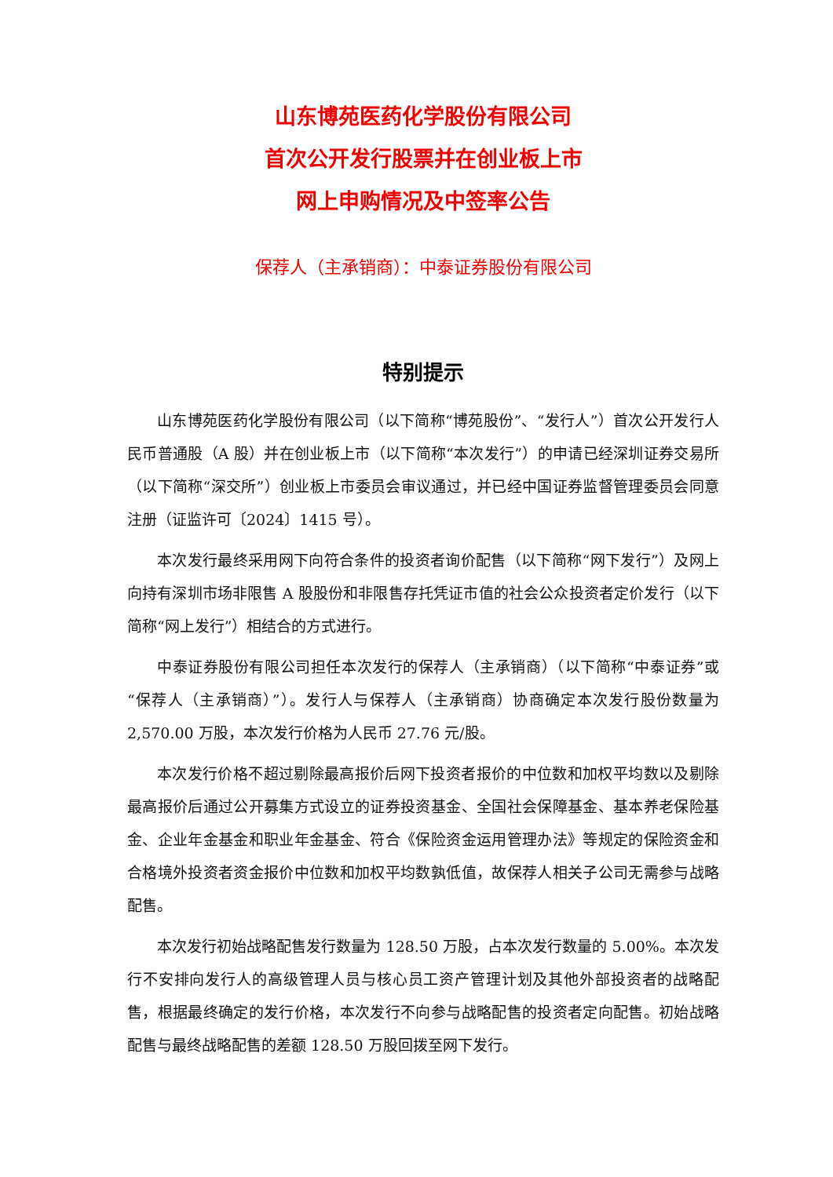山东博苑医药化学股份有限公司
首次公开发行股票并在创业板上市
网上申购情况及中签率公告
保荐人（主承销商）：中泰证券股份有限公司
特别提示
山东博苑医药化学股份有限公司（以下简称“博苑股份”、“发行人”）首次公开发行人民币普通股（A 股）并在创业板上市（以下简称“本次发行”）的申请已经深圳证券交易所（以下简称“深交所”）创业板上市委员会审议通过，并已经中国证券监督管理委员会同意注册（证监许可〔2024〕1415 号）。
本次发行最终采用网下向符合条件的投资者询价配售（以下简称“网下发行”）及网上向持有深圳市场非限售 A 股股份和非限售存托凭证市值的社会公众投资者定价发行（以下简称“网上发行”）相结合的方式进行。
中泰证券股份有限公司担任本次发行的保荐人（主承销商）（以下简称“中泰证券”或“保荐人（主承销商）”）。发行人与保荐人（主承销商）协商确定本次发行股份数量为 2,570.00 万股，本次发行价格为人民币 27.76 元/股。
本次发行价格不超过剔除最高报价后网下投资者报价的中位数和加权平均数以及剔除最高报价后通过公开募集方式设立的证券投资基金、全国社会保障基金、基本养老保险基金、企业年金基金和职业年金基金、符合《保险资金运用管理办法》等规定的保险资金和合格境外投资者资金报价中位数和加权平均数孰低值，故保荐人相关子公司无需参与战略配售。
本次发行初始战略配售发行数量为 128.50 万股，占本次发行数量的 5.00%。本次发行不安排向发行人的高级管理人员与核心员工资产管理计划及其他外部投资者的战略配售，根据最终确定的发行价格，本次发行不向参与战略配售的投资者定向配售。初始战略配售与最终战略配售的差额 128.50 万股回拨至网下发行。